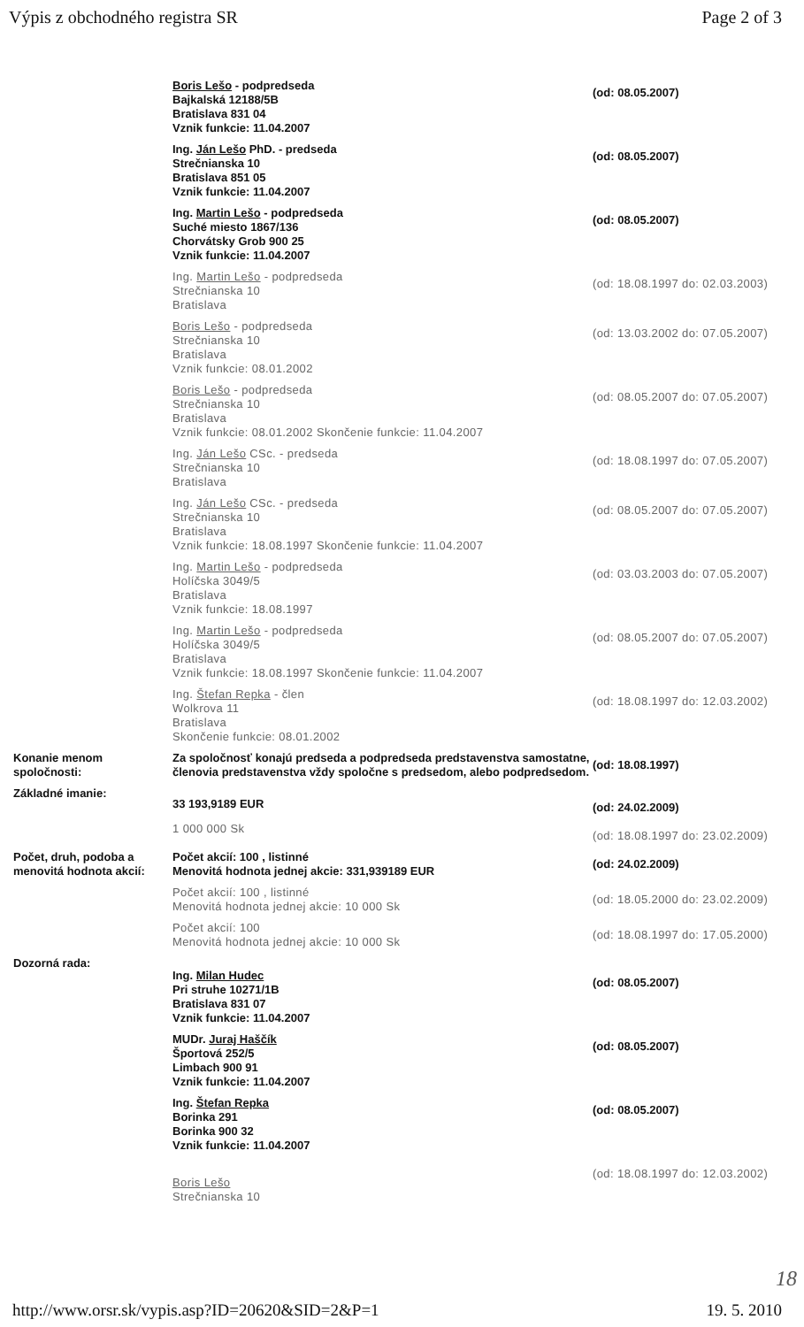Výpis z obchodného registra SR Page 2 of 3
| | Boris Lešo - podpredseda Bajkalská 12188/5B Bratislava 831 04 Vznik funkcie: 11.04.2007 | (od: 08.05.2007) |
| | Ing. Ján Lešo PhD. - predseda Strečnianska 10 Bratislava 851 05 Vznik funkcie: 11.04.2007 | (od: 08.05.2007) |
| | Ing. Martin Lešo - podpredseda Suché miesto 1867/136 Chorvátsky Grob 900 25 Vznik funkcie: 11.04.2007 | (od: 08.05.2007) |
| | Ing. Martin Lešo - podpredseda Strečnianska 10 Bratislava | (od: 18.08.1997 do: 02.03.2003) |
| | Boris Lešo - podpredseda Strečnianska 10 Bratislava Vznik funkcie: 08.01.2002 | (od: 13.03.2002 do: 07.05.2007) |
| | Boris Lešo - podpredseda Strečnianska 10 Bratislava Vznik funkcie: 08.01.2002 Skončenie funkcie: 11.04.2007 | (od: 08.05.2007 do: 07.05.2007) |
| | Ing. Ján Lešo CSc. - predseda Strečnianska 10 Bratislava | (od: 18.08.1997 do: 07.05.2007) |
| | Ing. Ján Lešo CSc. - predseda Strečnianska 10 Bratislava Vznik funkcie: 18.08.1997 Skončenie funkcie: 11.04.2007 | (od: 08.05.2007 do: 07.05.2007) |
| | Ing. Martin Lešo - podpredseda Holíčska 3049/5 Bratislava Vznik funkcie: 18.08.1997 | (od: 03.03.2003 do: 07.05.2007) |
| | Ing. Martin Lešo - podpredseda Holíčska 3049/5 Bratislava Vznik funkcie: 18.08.1997 Skončenie funkcie: 11.04.2007 | (od: 08.05.2007 do: 07.05.2007) |
| | Ing. Štefan Repka - člen Wolkrova 11 Bratislava Skončenie funkcie: 08.01.2002 | (od: 18.08.1997 do: 12.03.2002) |
| Konanie menom spoločnosti: | Za spoločnosť konajú predseda a podpredseda predstavenstva samostatne, členovia predstavenstva vždy spoločne s predsedom, alebo podpredsedom. | (od: 18.08.1997) |
| Základné imanie: | 33 193,9189 EUR | (od: 24.02.2009) |
| | 1 000 000 Sk | (od: 18.08.1997 do: 23.02.2009) |
| Počet, druh, podoba a menovitá hodnota akcií: | Počet akcií: 100 , listinné Menovitá hodnota jednej akcie: 331,939189 EUR | (od: 24.02.2009) |
| | Počet akcií: 100 , listinné Menovitá hodnota jednej akcie: 10 000 Sk | (od: 18.05.2000 do: 23.02.2009) |
| | Počet akcií: 100 Menovitá hodnota jednej akcie: 10 000 Sk | (od: 18.08.1997 do: 17.05.2000) |
| Dozorná rada: | Ing. Milan Hudec Pri struhe 10271/1B Bratislava 831 07 Vznik funkcie: 11.04.2007 | (od: 08.05.2007) |
| | MUDr. Juraj Haščík Športová 252/5 Limbach 900 91 Vznik funkcie: 11.04.2007 | (od: 08.05.2007) |
| | Ing. Štefan Repka Borinka 291 Borinka 900 32 Vznik funkcie: 11.04.2007 | (od: 08.05.2007) |
| | Boris Lešo Strečnianska 10 | (od: 18.08.1997 do: 12.03.2002) |
18
http://www.orsr.sk/vypis.asp?ID=20620&SID=2&P=1 19. 5. 2010